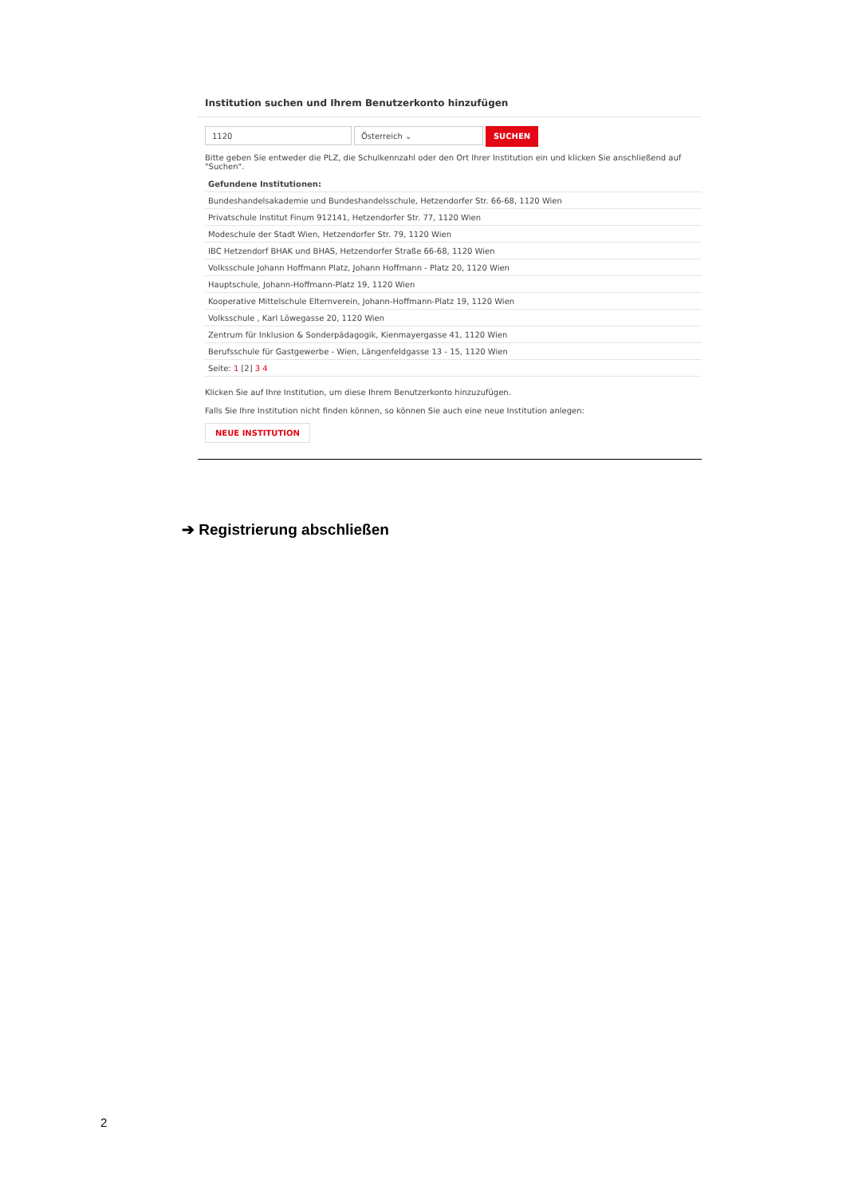Institution suchen und Ihrem Benutzerkonto hinzufügen
1120 Österreich ⌄
SUCHEN
Bitte geben Sie entweder die PLZ, die Schulkennzahl oder den Ort Ihrer Institution ein und klicken Sie anschließend auf "Suchen".
| Gefundene Institutionen: |
| --- |
| Bundeshandelsakademie und Bundeshandelsschule, Hetzendorfer Str. 66-68, 1120 Wien |
| Privatschule Institut Finum 912141, Hetzendorfer Str. 77, 1120 Wien |
| Modeschule der Stadt Wien, Hetzendorfer Str. 79, 1120 Wien |
| IBC Hetzendorf BHAK und BHAS, Hetzendorfer Straße 66-68, 1120 Wien |
| Volksschule Johann Hoffmann Platz, Johann Hoffmann - Platz 20, 1120 Wien |
| Hauptschule, Johann-Hoffmann-Platz 19, 1120 Wien |
| Kooperative Mittelschule Elternverein, Johann-Hoffmann-Platz 19, 1120 Wien |
| Volksschule , Karl Löwegasse 20, 1120 Wien |
| Zentrum für Inklusion & Sonderpädagogik, Kienmayergasse 41, 1120 Wien |
| Berufsschule für Gastgewerbe - Wien, Längenfeldgasse 13 - 15, 1120 Wien |
| Seite: 1 [2] 3 4 |
Klicken Sie auf Ihre Institution, um diese Ihrem Benutzerkonto hinzuzufügen.
Falls Sie Ihre Institution nicht finden können, so können Sie auch eine neue Institution anlegen:
NEUE INSTITUTION
➔ Registrierung abschließen
2